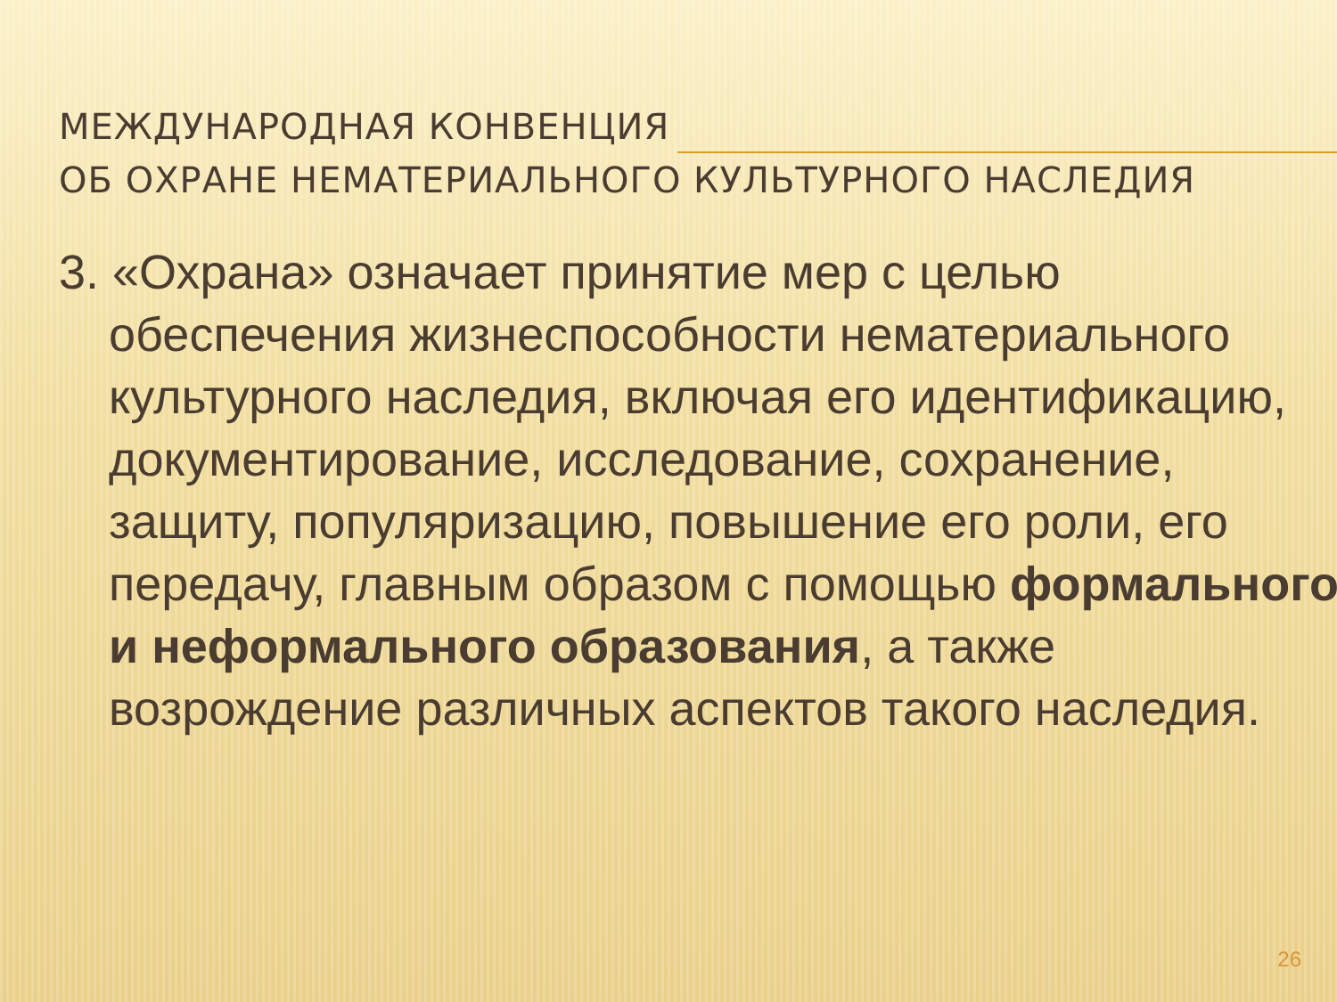МЕЖДУНАРОДНАЯ КОНВЕНЦИЯ
ОБ ОХРАНЕ НЕМАТЕРИАЛЬНОГО КУЛЬТУРНОГО НАСЛЕДИЯ
3. «Охрана» означает принятие мер с целью обеспечения жизнеспособности нематериального культурного наследия, включая его идентификацию, документирование, исследование, сохранение, защиту, популяризацию, повышение его роли, его передачу, главным образом с помощью формального и неформального образования, а также возрождение различных аспектов такого наследия.
26